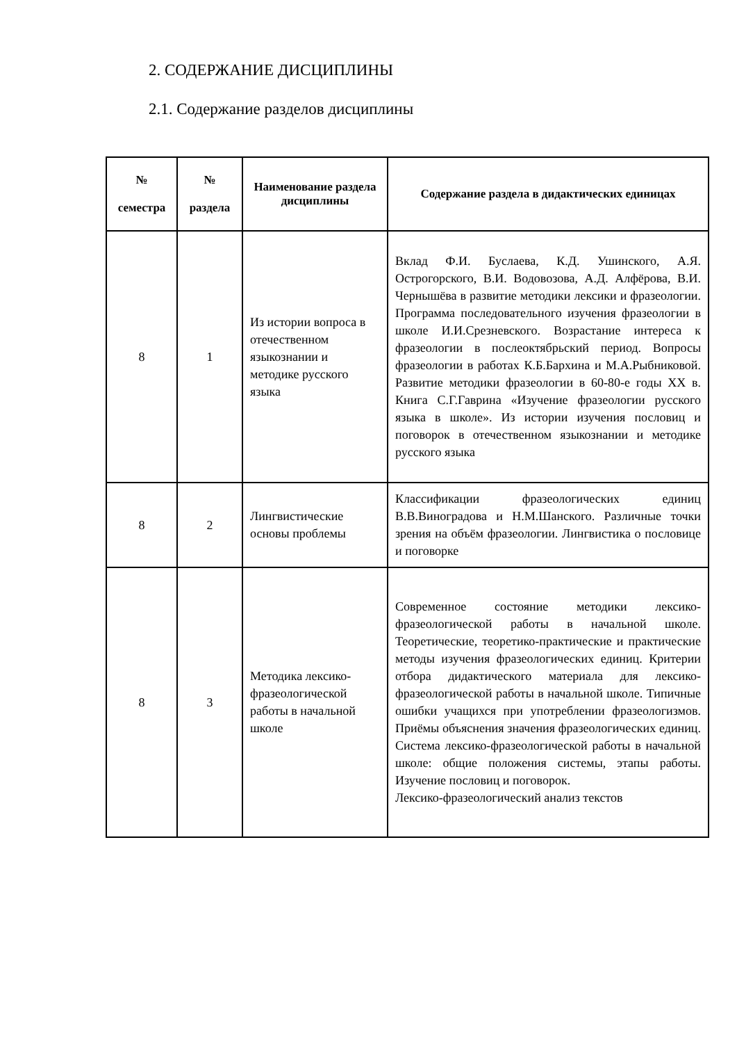2. СОДЕРЖАНИЕ ДИСЦИПЛИНЫ
2.1. Содержание разделов дисциплины
| № семестра | № раздела | Наименование раздела дисциплины | Содержание раздела в дидактических единицах |
| --- | --- | --- | --- |
| 8 | 1 | Из истории вопроса в отечественном языкознании и методике русского языка | Вклад Ф.И. Буслаева, К.Д. Ушинского, А.Я. Острогорского, В.И. Водовозова, А.Д. Алфёрова, В.И. Чернышёва в развитие методики лексики и фразеологии. Программа последовательного изучения фразеологии в школе И.И.Срезневского. Возрастание интереса к фразеологии в послеоктябрьский период. Вопросы фразеологии в работах К.Б.Бархина и М.А.Рыбниковой. Развитие методики фразеологии в 60-80-е годы XX в. Книга С.Г.Гаврина «Изучение фразеологии русского языка в школе». Из истории изучения пословиц и поговорок в отечественном языкознании и методике русского языка |
| 8 | 2 | Лингвистические основы проблемы | Классификации фразеологических единиц В.В.Виноградова и Н.М.Шанского. Различные точки зрения на объём фразеологии. Лингвистика о пословице и поговорке |
| 8 | 3 | Методика лексико-фразеологической работы в начальной школе | Современное состояние методики лексико-фразеологической работы в начальной школе. Теоретические, теоретико-практические и практические методы изучения фразеологических единиц. Критерии отбора дидактического материала для лексико-фразеологической работы в начальной школе. Типичные ошибки учащихся при употреблении фразеологизмов. Приёмы объяснения значения фразеологических единиц. Система лексико-фразеологической работы в начальной школе: общие положения системы, этапы работы. Изучение пословиц и поговорок. Лексико-фразеологический анализ текстов |